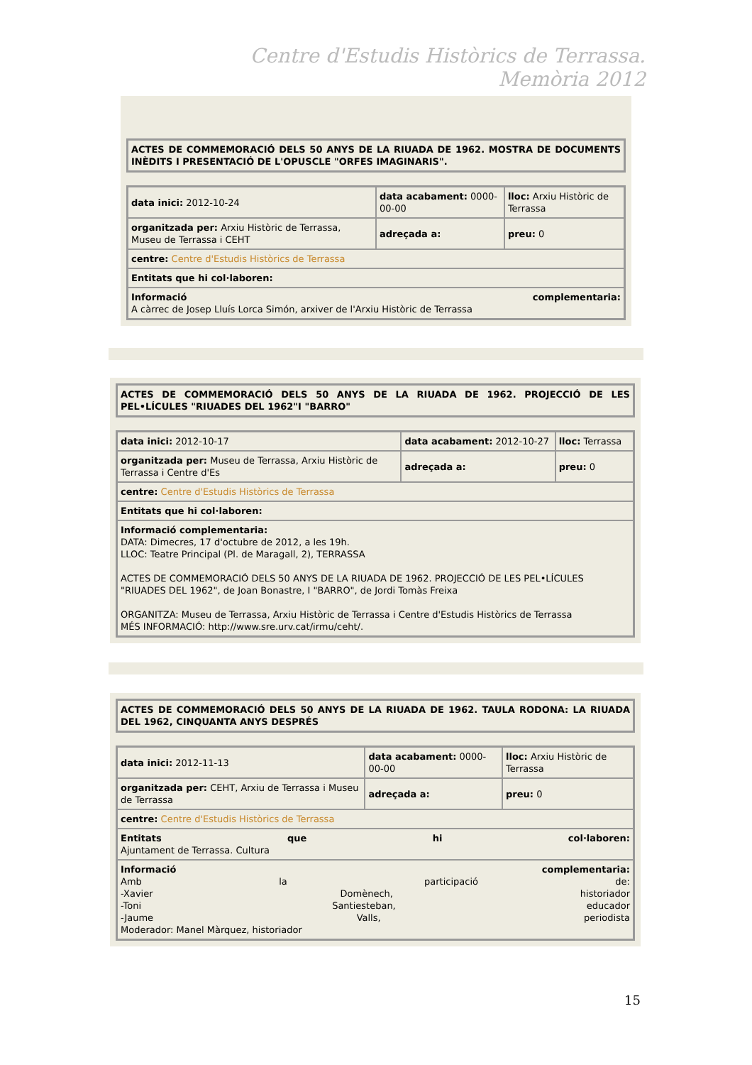Centre d'Estudis Històrics de Terrassa. Memòria 2012
| ACTES DE COMMEMORACIÓ DELS 50 ANYS DE LA RIUADA DE 1962. MOSTRA DE DOCUMENTS INÈDITS I PRESENTACIÓ DE L'OPUSCLE "ORFES IMAGINARIS". |
| data inici: 2012-10-24 | data acabament: 0000-00-00 | lloc: Arxiu Històric de Terrassa |
| organitzada per: Arxiu Històric de Terrassa, Museu de Terrassa i CEHT | adreçada a: | preu: 0 |
| centre: Centre d'Estudis Històrics de Terrassa | | |
| Entitats que hi col·laboren: | | |
| Informació complementaria: A càrrec de Josep Lluís Lorca Simón, arxiver de l'Arxiu Històric de Terrassa | | |
| ACTES DE COMMEMORACIÓ DELS 50 ANYS DE LA RIUADA DE 1962. PROJECCIÓ DE LES PEL•LÍCULES "RIUADES DEL 1962"I "BARRO" |
| data inici: 2012-10-17 | data acabament: 2012-10-27 | lloc: Terrassa |
| organitzada per: Museu de Terrassa, Arxiu Històric de Terrassa i Centre d'Es | adreçada a: | preu: 0 |
| centre: Centre d'Estudis Històrics de Terrassa | | |
| Entitats que hi col·laboren: | | |
| Informació complementaria: DATA: Dimecres, 17 d'octubre de 2012, a les 19h. LLOC: Teatre Principal (Pl. de Maragall, 2), TERRASSA ACTES DE COMMEMORACIÓ DELS 50 ANYS DE LA RIUADA DE 1962. PROJECCIÓ DE LES PEL•LÍCULES "RIUADES DEL 1962", de Joan Bonastre, I "BARRO", de Jordi Tomàs Freixa ORGANITZA: Museu de Terrassa, Arxiu Històric de Terrassa i Centre d'Estudis Històrics de Terrassa MÉS INFORMACIÓ: http://www.sre.urv.cat/irmu/ceht/. | | |
| ACTES DE COMMEMORACIÓ DELS 50 ANYS DE LA RIUADA DE 1962. TAULA RODONA: LA RIUADA DEL 1962, CINQUANTA ANYS DESPRÉS |
| data inici: 2012-11-13 | data acabament: 0000-00-00 | lloc: Arxiu Històric de Terrassa |
| organitzada per: CEHT, Arxiu de Terrassa i Museu de Terrassa | adreçada a: | preu: 0 |
| centre: Centre d'Estudis Històrics de Terrassa | | |
| Entitats que hi col·laboren: Ajuntament de Terrassa. Cultura | | |
| Informació complementaria: Amb la participació de: -Xavier Domènech, historiador -Toni Santiesteban, educador -Jaume Valls, periodista Moderador: Manel Màrquez, historiador | | |
15